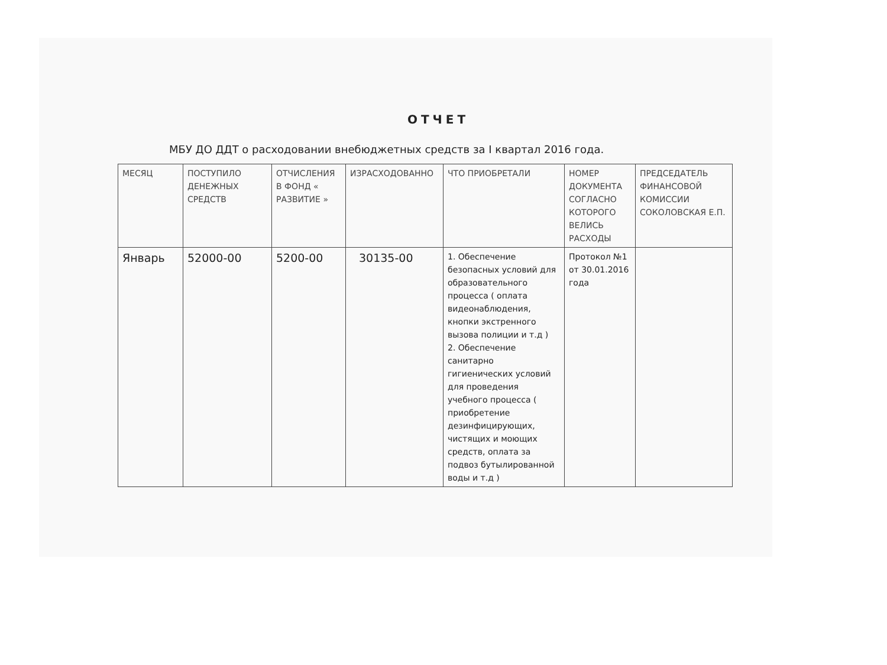ОТЧЕТ
МБУ ДО ДДТ о расходовании внебюджетных средств за I квартал 2016 года.
| МЕСЯЦ | ПОСТУПИЛО ДЕНЕЖНЫХ СРЕДСТВ | ОТЧИСЛЕНИЯ В ФОНД « РАЗВИТИЕ » | ИЗРАСХОДОВАННО | ЧТО ПРИОБРЕТАЛИ | НОМЕР ДОКУМЕНТА СОГЛАСНО КОТОРОГО ВЕЛИСЬ РАСХОДЫ | ПРЕДСЕДАТЕЛЬ ФИНАНСОВОЙ КОМИССИИ СОКОЛОВСКАЯ Е.П. |
| Январь | 52000-00 | 5200-00 | 30135-00 | 1. Обеспечение безопасных условий для образовательного процесса ( оплата видеонаблюдения, кнопки экстренного вызова полиции и т.д ) 2. Обеспечение санитарно гигиенических условий для проведения учебного процесса ( приобретение дезинфицирующих, чистящих и моющих средств, оплата за подвоз бутылированной воды и т.д ) | Протокол №1 от 30.01.2016 года | |